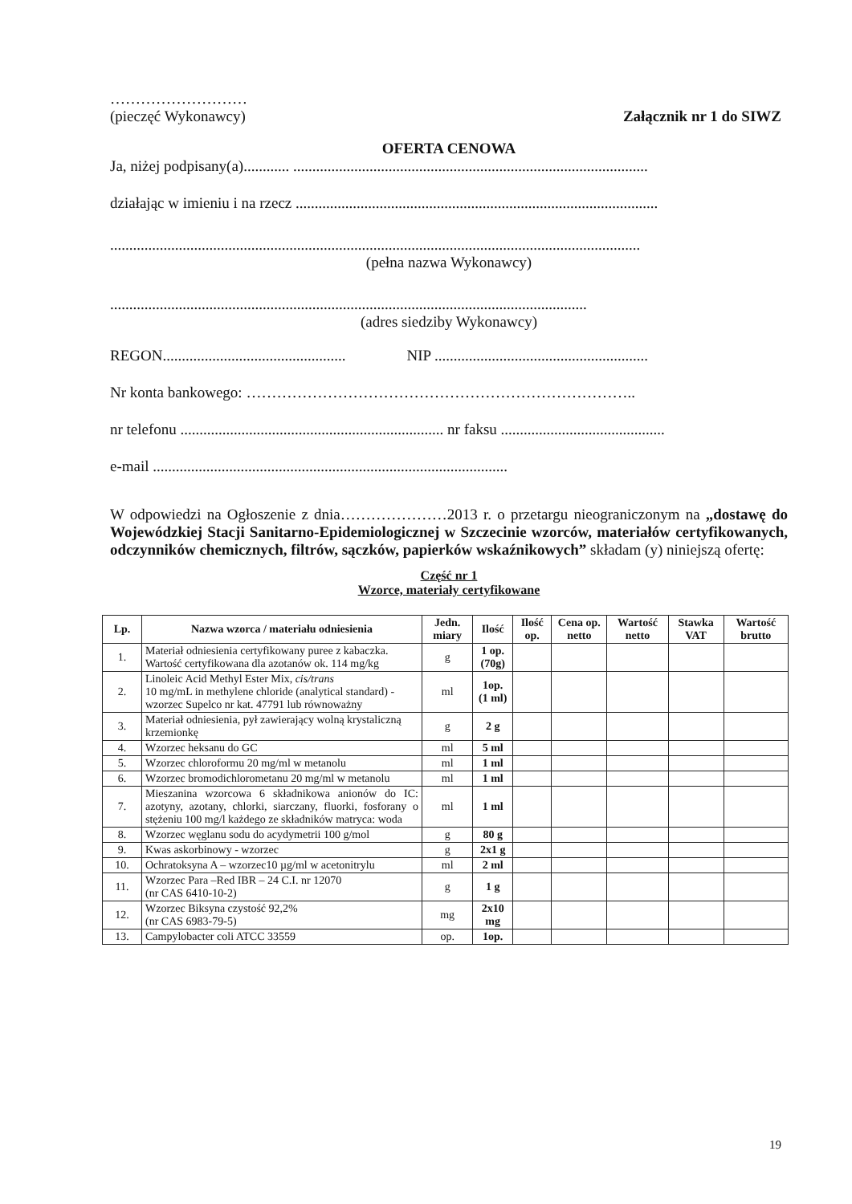………………………
(pieczęć Wykonawcy) Załącznik nr 1 do SIWZ
OFERTA CENOWA
Ja, niżej podpisany(a)............ .............................................................................................
działając w imieniu i na rzecz ...............................................................................................
...........................................................................................................................................
(pełna nazwa Wykonawcy)
.............................................................................................................................
(adres siedziby Wykonawcy)
REGON................................................ NIP ........................................................
Nr konta bankowego: …………………………………………………………………..
nr telefonu ..................................................................... nr faksu ...........................................
e-mail .............................................................................................
W odpowiedzi na Ogłoszenie z dnia…………………2013 r. o przetargu nieograniczonym na „dostawę do Wojewódzkiej Stacji Sanitarno-Epidemiologicznej w Szczecinie wzorców, materiałów certyfikowanych, odczynników chemicznych, filtrów, sączków, papierków wskaźnikowych” składam (y) niniejszą ofertę:
Część nr 1
Wzorce, materiały certyfikowane
| Lp. | Nazwa wzorca / materiału odniesienia | Jedn. miary | Ilość | Ilość op. | Cena op. netto | Wartość netto | Stawka VAT | Wartość brutto |
| --- | --- | --- | --- | --- | --- | --- | --- | --- |
| 1. | Materiał odniesienia certyfikowany puree z kabaczka. Wartość certyfikowana dla azotanów ok. 114 mg/kg | g | 1 op. (70g) | | | | | |
| 2. | Linoleic Acid Methyl Ester Mix, cis/trans 10 mg/mL in methylene chloride (analytical standard) - wzorzec Supelco nr kat. 47791 lub równoważny | ml | 1op. (1 ml) | | | | | |
| 3. | Materiał odniesienia, pył zawierający wolną krystaliczną krzemionkę | g | 2 g | | | | | |
| 4. | Wzorzec heksanu do GC | ml | 5 ml | | | | | |
| 5. | Wzorzec chloroformu 20 mg/ml w metanolu | ml | 1 ml | | | | | |
| 6. | Wzorzec bromodichlorometanu 20 mg/ml w metanolu | ml | 1 ml | | | | | |
| 7. | Mieszanina wzorcowa 6 składnikowa anionów do IC: azotyny, azotany, chlorki, siarczany, fluorki, fosforany o stężeniu 100 mg/l każdego ze składników matryca: woda | ml | 1 ml | | | | | |
| 8. | Wzorzec węglanu sodu do acydymetrii 100 g/mol | g | 80 g | | | | | |
| 9. | Kwas askorbinowy - wzorzec | g | 2x1 g | | | | | |
| 10. | Ochratoksyna A – wzorzec10 µg/ml w acetonitrylu | ml | 2 ml | | | | | |
| 11. | Wzorzec Para –Red IBR – 24 C.I. nr 12070 (nr CAS 6410-10-2) | g | 1 g | | | | | |
| 12. | Wzorzec Biksyna czystość 92,2% (nr CAS 6983-79-5) | mg | 2x10 mg | | | | | |
| 13. | Campylobacter coli ATCC 33559 | op. | 1op. | | | | | |
19